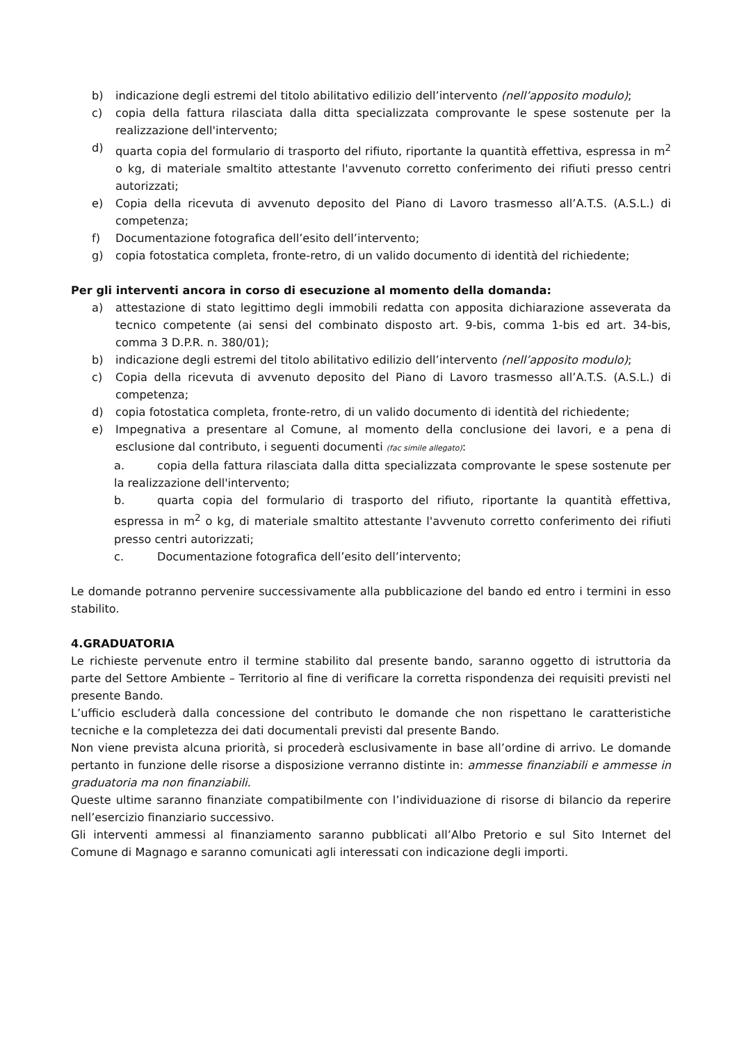b) indicazione degli estremi del titolo abilitativo edilizio dell’intervento (nell’apposito modulo);
c) copia della fattura rilasciata dalla ditta specializzata comprovante le spese sostenute per la realizzazione dell'intervento;
d) quarta copia del formulario di trasporto del rifiuto, riportante la quantità effettiva, espressa in m<sup>2</sup> o kg, di materiale smaltito attestante l'avvenuto corretto conferimento dei rifiuti presso centri autorizzati;
e) Copia della ricevuta di avvenuto deposito del Piano di Lavoro trasmesso all’A.T.S. (A.S.L.) di competenza;
f) Documentazione fotografica dell’esito dell’intervento;
g) copia fotostatica completa, fronte-retro, di un valido documento di identità del richiedente;
Per gli interventi ancora in corso di esecuzione al momento della domanda:
a) attestazione di stato legittimo degli immobili redatta con apposita dichiarazione asseverata da tecnico competente (ai sensi del combinato disposto art. 9-bis, comma 1-bis ed art. 34-bis, comma 3 D.P.R. n. 380/01);
b) indicazione degli estremi del titolo abilitativo edilizio dell’intervento (nell’apposito modulo);
c) Copia della ricevuta di avvenuto deposito del Piano di Lavoro trasmesso all’A.T.S. (A.S.L.) di competenza;
d) copia fotostatica completa, fronte-retro, di un valido documento di identità del richiedente;
e) Impegnativa a presentare al Comune, al momento della conclusione dei lavori, e a pena di esclusione dal contributo, i seguenti documenti (fac simile allegato):
a. copia della fattura rilasciata dalla ditta specializzata comprovante le spese sostenute per la realizzazione dell'intervento;
b. quarta copia del formulario di trasporto del rifiuto, riportante la quantità effettiva, espressa in m<sup>2</sup> o kg, di materiale smaltito attestante l'avvenuto corretto conferimento dei rifiuti presso centri autorizzati;
c. Documentazione fotografica dell’esito dell’intervento;
Le domande potranno pervenire successivamente alla pubblicazione del bando ed entro i termini in esso stabilito.
4.GRADUATORIA
Le richieste pervenute entro il termine stabilito dal presente bando, saranno oggetto di istruttoria da parte del Settore Ambiente – Territorio al fine di verificare la corretta rispondenza dei requisiti previsti nel presente Bando.
L’ufficio escluderà dalla concessione del contributo le domande che non rispettano le caratteristiche tecniche e la completezza dei dati documentali previsti dal presente Bando.
Non viene prevista alcuna priorità, si procederà esclusivamente in base all’ordine di arrivo. Le domande pertanto in funzione delle risorse a disposizione verranno distinte in: ammesse finanziabili e ammesse in graduatoria ma non finanziabili.
Queste ultime saranno finanziate compatibilmente con l’individuazione di risorse di bilancio da reperire nell’esercizio finanziario successivo.
Gli interventi ammessi al finanziamento saranno pubblicati all’Albo Pretorio e sul Sito Internet del Comune di Magnago e saranno comunicati agli interessati con indicazione degli importi.